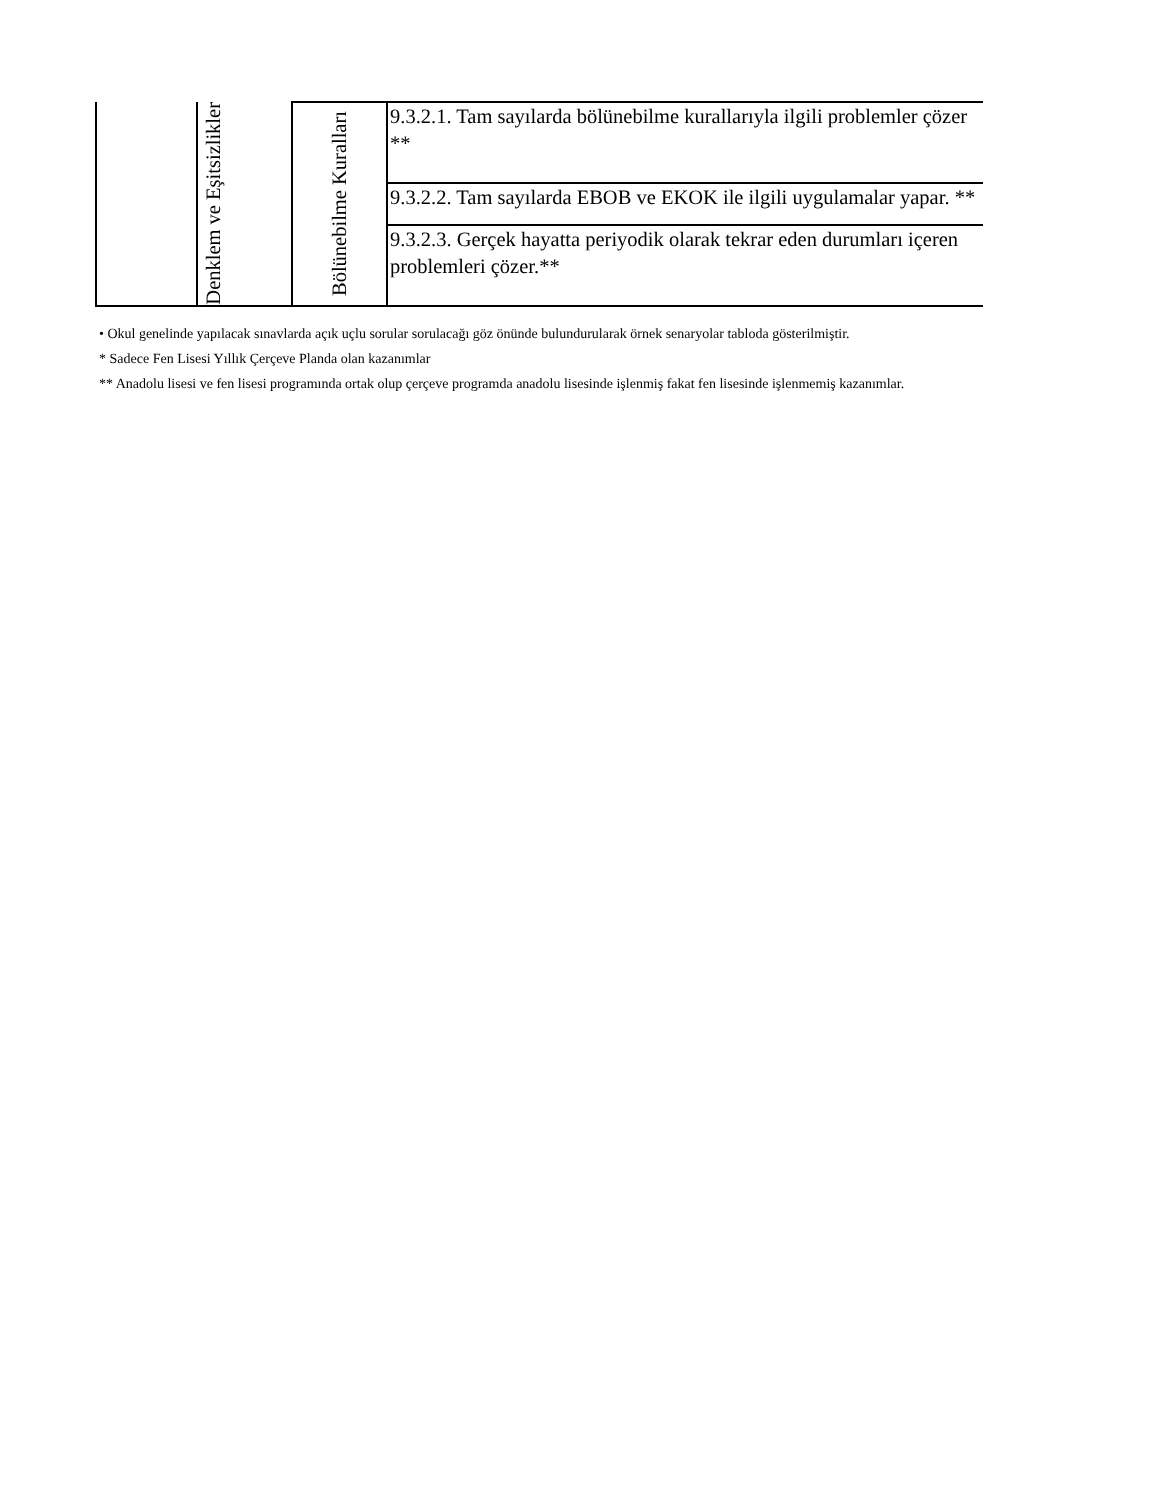| | Denklem ve Eşitsizlikler | Bölünebilme Kuralları | 9.3.2.1. Tam sayılarda bölünebilme kurallarıyla ilgili problemler çözer ** |
| | | | 9.3.2.2. Tam sayılarda EBOB ve EKOK ile ilgili uygulamalar yapar. ** |
| | | | 9.3.2.3. Gerçek hayatta periyodik olarak tekrar eden durumları içeren problemleri çözer.** |
• Okul genelinde yapılacak sınavlarda açık uçlu sorular sorulacağı göz önünde bulundurularak örnek senaryolar tabloda gösterilmiştir.
* Sadece Fen Lisesi Yıllık Çerçeve Planda olan kazanımlar
** Anadolu lisesi ve fen lisesi programında ortak olup çerçeve programda anadolu lisesinde işlenmiş fakat fen lisesinde işlenmemiş kazanımlar.